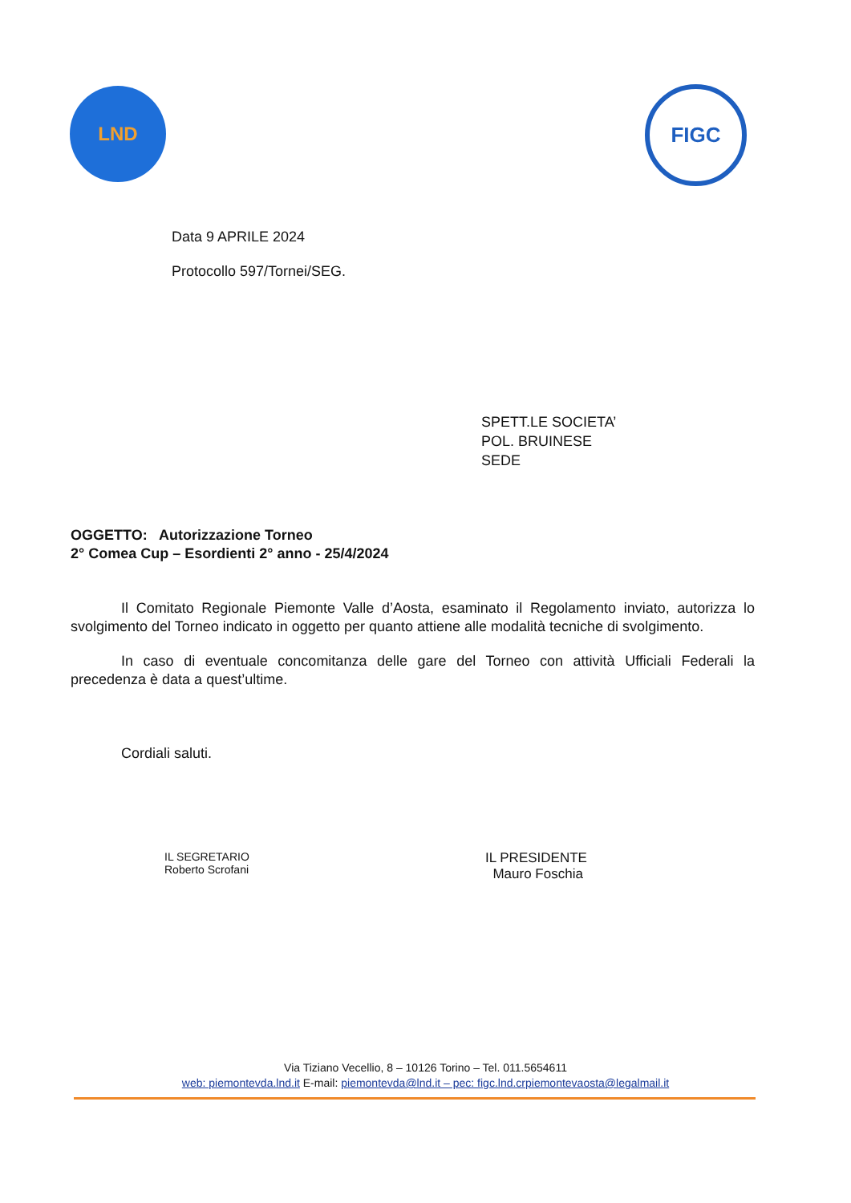LND
FIGC
Data 9 APRILE 2024
Protocollo 597/Tornei/SEG.
SPETT.LE SOCIETA’
POL. BRUINESE
SEDE
OGGETTO: Autorizzazione Torneo
2° Comea Cup – Esordienti 2° anno - 25/4/2024
Il Comitato Regionale Piemonte Valle d’Aosta, esaminato il Regolamento inviato, autorizza lo svolgimento del Torneo indicato in oggetto per quanto attiene alle modalità tecniche di svolgimento.
In caso di eventuale concomitanza delle gare del Torneo con attività Ufficiali Federali la precedenza è data a quest’ultime.
Cordiali saluti.
IL SEGRETARIO
Roberto Scrofani
IL PRESIDENTE
Mauro Foschia
Via Tiziano Vecellio, 8 – 10126 Torino – Tel. 011.5654611
web: piemontevda.lnd.it E-mail: piemontevda@lnd.it – pec: figc.lnd.crpiemontevaosta@legalmail.it